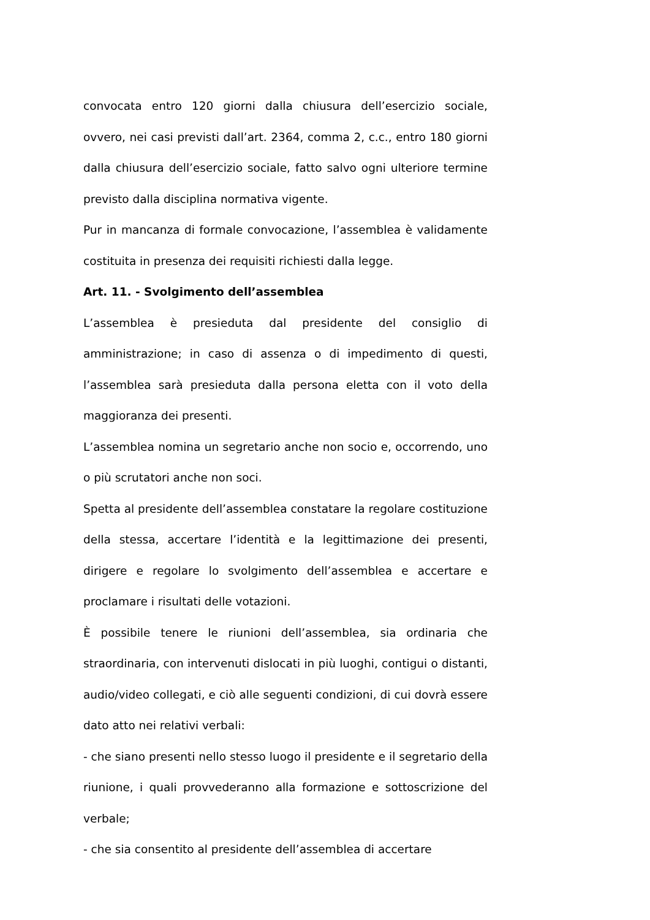convocata entro 120 giorni dalla chiusura dell’esercizio sociale, ovvero, nei casi previsti dall’art. 2364, comma 2, c.c., entro 180 giorni dalla chiusura dell’esercizio sociale, fatto salvo ogni ulteriore termine previsto dalla disciplina normativa vigente.
Pur in mancanza di formale convocazione, l’assemblea è validamente costituita in presenza dei requisiti richiesti dalla legge.
Art. 11. - Svolgimento dell’assemblea
L’assemblea è presieduta dal presidente del consiglio di amministrazione; in caso di assenza o di impedimento di questi, l’assemblea sarà presieduta dalla persona eletta con il voto della maggioranza dei presenti.
L’assemblea nomina un segretario anche non socio e, occorrendo, uno o più scrutatori anche non soci.
Spetta al presidente dell’assemblea constatare la regolare costituzione della stessa, accertare l’identità e la legittimazione dei presenti, dirigere e regolare lo svolgimento dell’assemblea e accertare e proclamare i risultati delle votazioni.
È possibile tenere le riunioni dell’assemblea, sia ordinaria che straordinaria, con intervenuti dislocati in più luoghi, contigui o distanti, audio/video collegati, e ciò alle seguenti condizioni, di cui dovrà essere dato atto nei relativi verbali:
- che siano presenti nello stesso luogo il presidente e il segretario della riunione, i quali provvederanno alla formazione e sottoscrizione del verbale;
- che sia consentito al presidente dell’assemblea di accertare